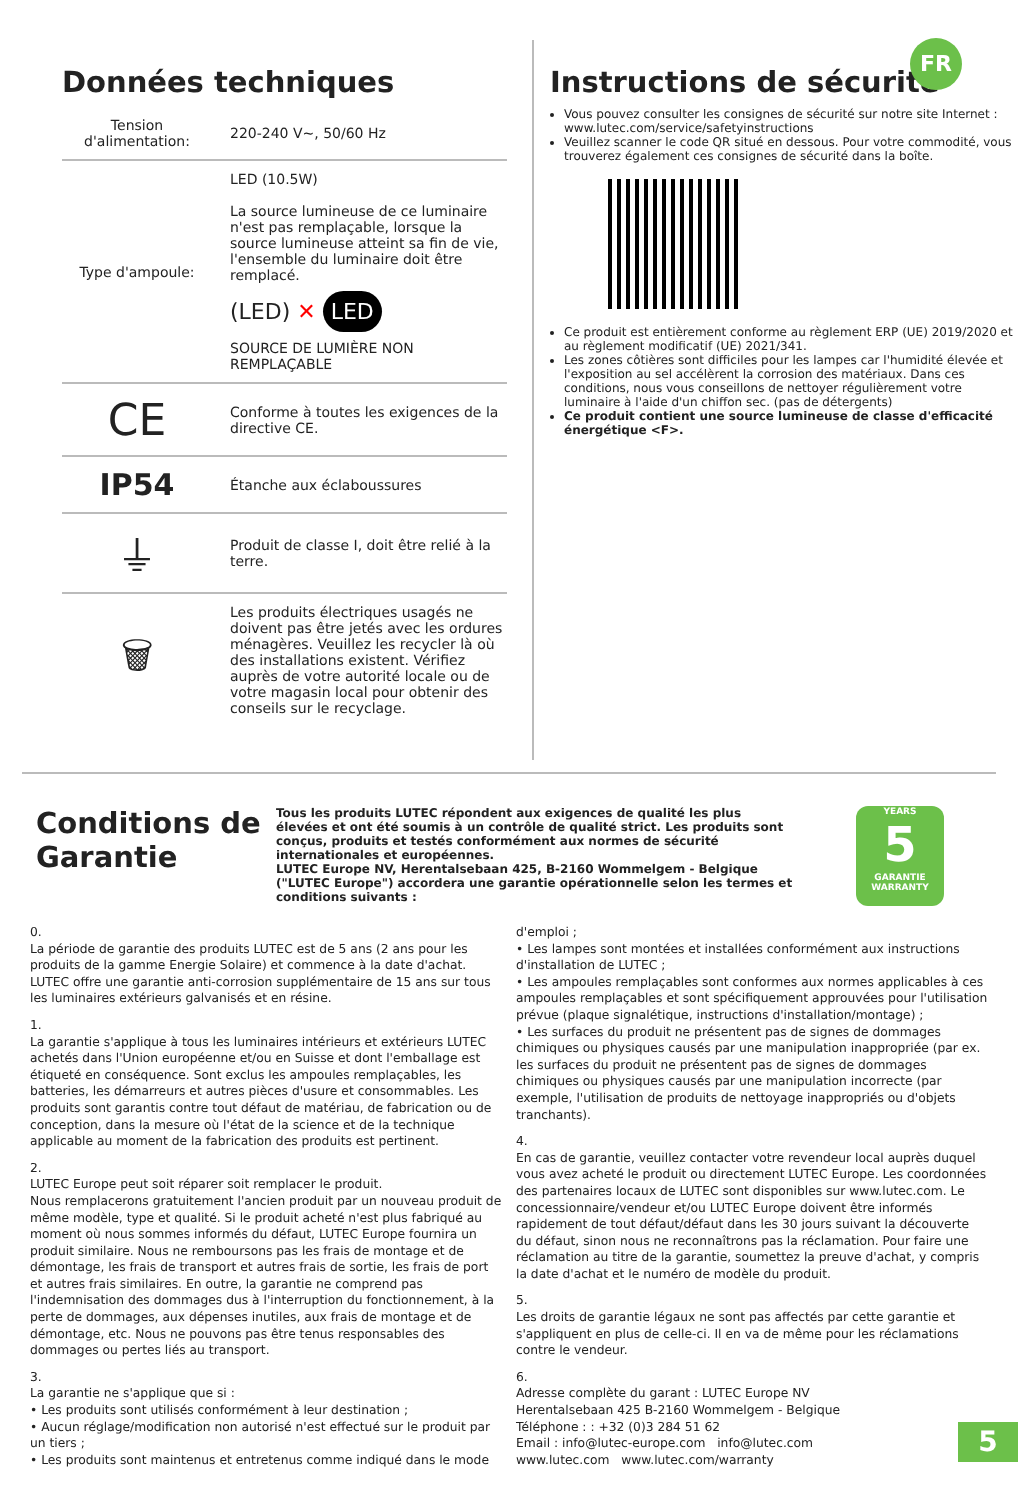FR
Données techniques
| Tension d'alimentation: | 220-240 V~, 50/60 Hz |
| Type d'ampoule: | LED (10.5W) La source lumineuse de ce luminaire n'est pas remplaçable, lorsque la source lumineuse atteint sa fin de vie, l'ensemble du luminaire doit être remplacé. (LED) ✕ LED SOURCE DE LUMIÈRE NON REMPLAÇABLE |
| CE | Conforme à toutes les exigences de la directive CE. |
| IP54 | Étanche aux éclaboussures |
| ⏚ | Produit de classe I, doit être relié à la terre. |
| 🗑 | Les produits électriques usagés ne doivent pas être jetés avec les ordures ménagères. Veuillez les recycler là où des installations existent. Vérifiez auprès de votre autorité locale ou de votre magasin local pour obtenir des conseils sur le recyclage. |
Instructions de sécurité
Vous pouvez consulter les consignes de sécurité sur notre site Internet : www.lutec.com/service/safetyinstructions
Veuillez scanner le code QR situé en dessous. Pour votre commodité, vous trouverez également ces consignes de sécurité dans la boîte.
Ce produit est entièrement conforme au règlement ERP (UE) 2019/2020 et au règlement modificatif (UE) 2021/341.
Les zones côtières sont difficiles pour les lampes car l'humidité élevée et l'exposition au sel accélèrent la corrosion des matériaux. Dans ces conditions, nous vous conseillons de nettoyer régulièrement votre luminaire à l'aide d'un chiffon sec. (pas de détergents)
Ce produit contient une source lumineuse de classe d'efficacité énergétique <F>.
Conditions de Garantie
Tous les produits LUTEC répondent aux exigences de qualité les plus élevées et ont été soumis à un contrôle de qualité strict. Les produits sont conçus, produits et testés conformément aux normes de sécurité internationales et européennes.
LUTEC Europe NV, Herentalsebaan 425, B-2160 Wommelgem - Belgique ("LUTEC Europe") accordera une garantie opérationnelle selon les termes et conditions suivants :
YEARS
5
GARANTIE
WARRANTY
0.
La période de garantie des produits LUTEC est de 5 ans (2 ans pour les produits de la gamme Energie Solaire) et commence à la date d'achat. LUTEC offre une garantie anti-corrosion supplémentaire de 15 ans sur tous les luminaires extérieurs galvanisés et en résine.
1.
La garantie s'applique à tous les luminaires intérieurs et extérieurs LUTEC achetés dans l'Union européenne et/ou en Suisse et dont l'emballage est étiqueté en conséquence. Sont exclus les ampoules remplaçables, les batteries, les démarreurs et autres pièces d'usure et consommables. Les produits sont garantis contre tout défaut de matériau, de fabrication ou de conception, dans la mesure où l'état de la science et de la technique applicable au moment de la fabrication des produits est pertinent.
2.
LUTEC Europe peut soit réparer soit remplacer le produit.
Nous remplacerons gratuitement l'ancien produit par un nouveau produit de même modèle, type et qualité. Si le produit acheté n'est plus fabriqué au moment où nous sommes informés du défaut, LUTEC Europe fournira un produit similaire. Nous ne remboursons pas les frais de montage et de démontage, les frais de transport et autres frais de sortie, les frais de port et autres frais similaires. En outre, la garantie ne comprend pas l'indemnisation des dommages dus à l'interruption du fonctionnement, à la perte de dommages, aux dépenses inutiles, aux frais de montage et de démontage, etc. Nous ne pouvons pas être tenus responsables des dommages ou pertes liés au transport.
3.
La garantie ne s'applique que si :
• Les produits sont utilisés conformément à leur destination ;
• Aucun réglage/modification non autorisé n'est effectué sur le produit par un tiers ;
• Les produits sont maintenus et entretenus comme indiqué dans le mode d'emploi ;
• Les lampes sont montées et installées conformément aux instructions d'installation de LUTEC ;
• Les ampoules remplaçables sont conformes aux normes applicables à ces ampoules remplaçables et sont spécifiquement approuvées pour l'utilisation prévue (plaque signalétique, instructions d'installation/montage) ;
• Les surfaces du produit ne présentent pas de signes de dommages chimiques ou physiques causés par une manipulation inappropriée (par ex. les surfaces du produit ne présentent pas de signes de dommages chimiques ou physiques causés par une manipulation incorrecte (par exemple, l'utilisation de produits de nettoyage inappropriés ou d'objets tranchants).
4.
En cas de garantie, veuillez contacter votre revendeur local auprès duquel vous avez acheté le produit ou directement LUTEC Europe. Les coordonnées des partenaires locaux de LUTEC sont disponibles sur www.lutec.com. Le concessionnaire/vendeur et/ou LUTEC Europe doivent être informés rapidement de tout défaut/défaut dans les 30 jours suivant la découverte du défaut, sinon nous ne reconnaîtrons pas la réclamation. Pour faire une réclamation au titre de la garantie, soumettez la preuve d'achat, y compris la date d'achat et le numéro de modèle du produit.
5.
Les droits de garantie légaux ne sont pas affectés par cette garantie et s'appliquent en plus de celle-ci. Il en va de même pour les réclamations contre le vendeur.
6.
Adresse complète du garant : LUTEC Europe NV
Herentalsebaan 425 B-2160 Wommelgem - Belgique
Téléphone : : +32 (0)3 284 51 62
Email : info@lutec-europe.com info@lutec.com
www.lutec.com www.lutec.com/warranty
5